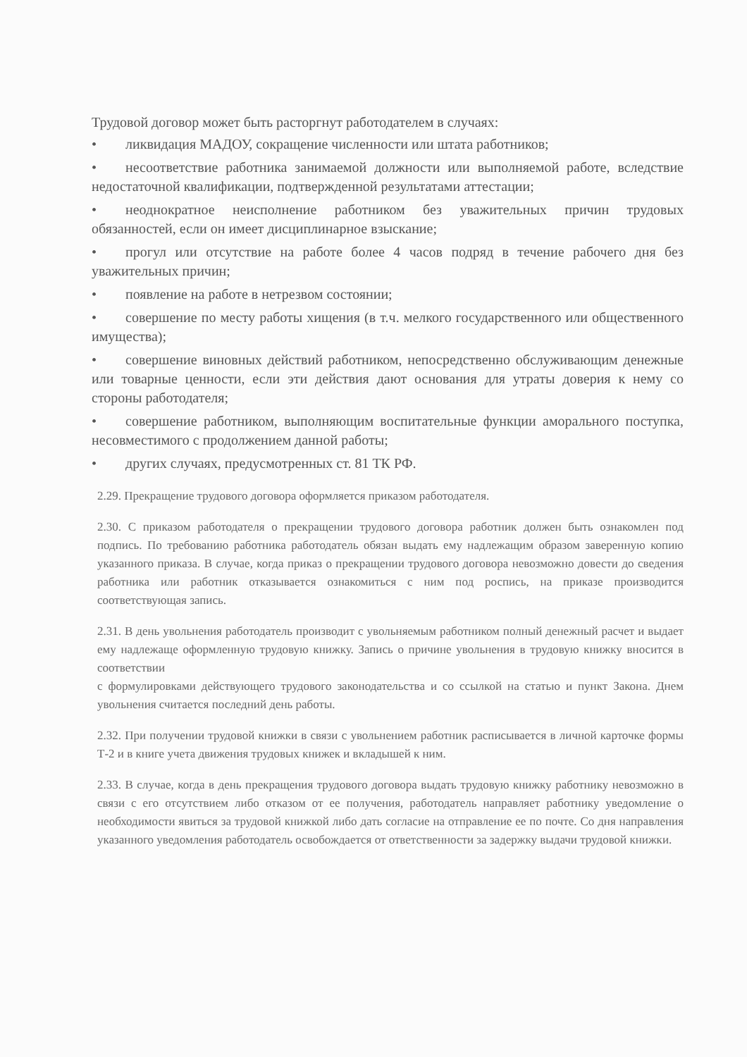Трудовой договор может быть расторгнут работодателем в случаях:
• ликвидация МАДОУ, сокращение численности или штата работников;
• несоответствие работника занимаемой должности или выполняемой работе, вследствие недостаточной квалификации, подтвержденной результатами аттестации;
• неоднократное неисполнение работником без уважительных причин трудовых обязанностей, если он имеет дисциплинарное взыскание;
• прогул или отсутствие на работе более 4 часов подряд в течение рабочего дня без уважительных причин;
• появление на работе в нетрезвом состоянии;
• совершение по месту работы хищения (в т.ч. мелкого государственного или общественного имущества);
• совершение виновных действий работником, непосредственно обслуживающим денежные или товарные ценности, если эти действия дают основания для утраты доверия к нему со стороны работодателя;
• совершение работником, выполняющим воспитательные функции аморального поступка, несовместимого с продолжением данной работы;
• других случаях, предусмотренных ст. 81 ТК РФ.
2.29. Прекращение трудового договора оформляется приказом работодателя.
2.30. С приказом работодателя о прекращении трудового договора работник должен быть ознакомлен под подпись. По требованию работника работодатель обязан выдать ему надлежащим образом заверенную копию указанного приказа. В случае, когда приказ о прекращении трудового договора невозможно довести до сведения работника или работник отказывается ознакомиться с ним под роспись, на приказе производится соответствующая запись.
2.31. В день увольнения работодатель производит с увольняемым работником полный денежный расчет и выдает ему надлежаще оформленную трудовую книжку. Запись о причине увольнения в трудовую книжку вносится в соответствии
с формулировками действующего трудового законодательства и со ссылкой на статью и пункт Закона. Днем увольнения считается последний день работы.
2.32. При получении трудовой книжки в связи с увольнением работник расписывается в личной карточке формы Т-2 и в книге учета движения трудовых книжек и вкладышей к ним.
2.33. В случае, когда в день прекращения трудового договора выдать трудовую книжку работнику невозможно в связи с его отсутствием либо отказом от ее получения, работодатель направляет работнику уведомление о необходимости явиться за трудовой книжкой либо дать согласие на отправление ее по почте. Со дня направления указанного уведомления работодатель освобождается от ответственности за задержку выдачи трудовой книжки.